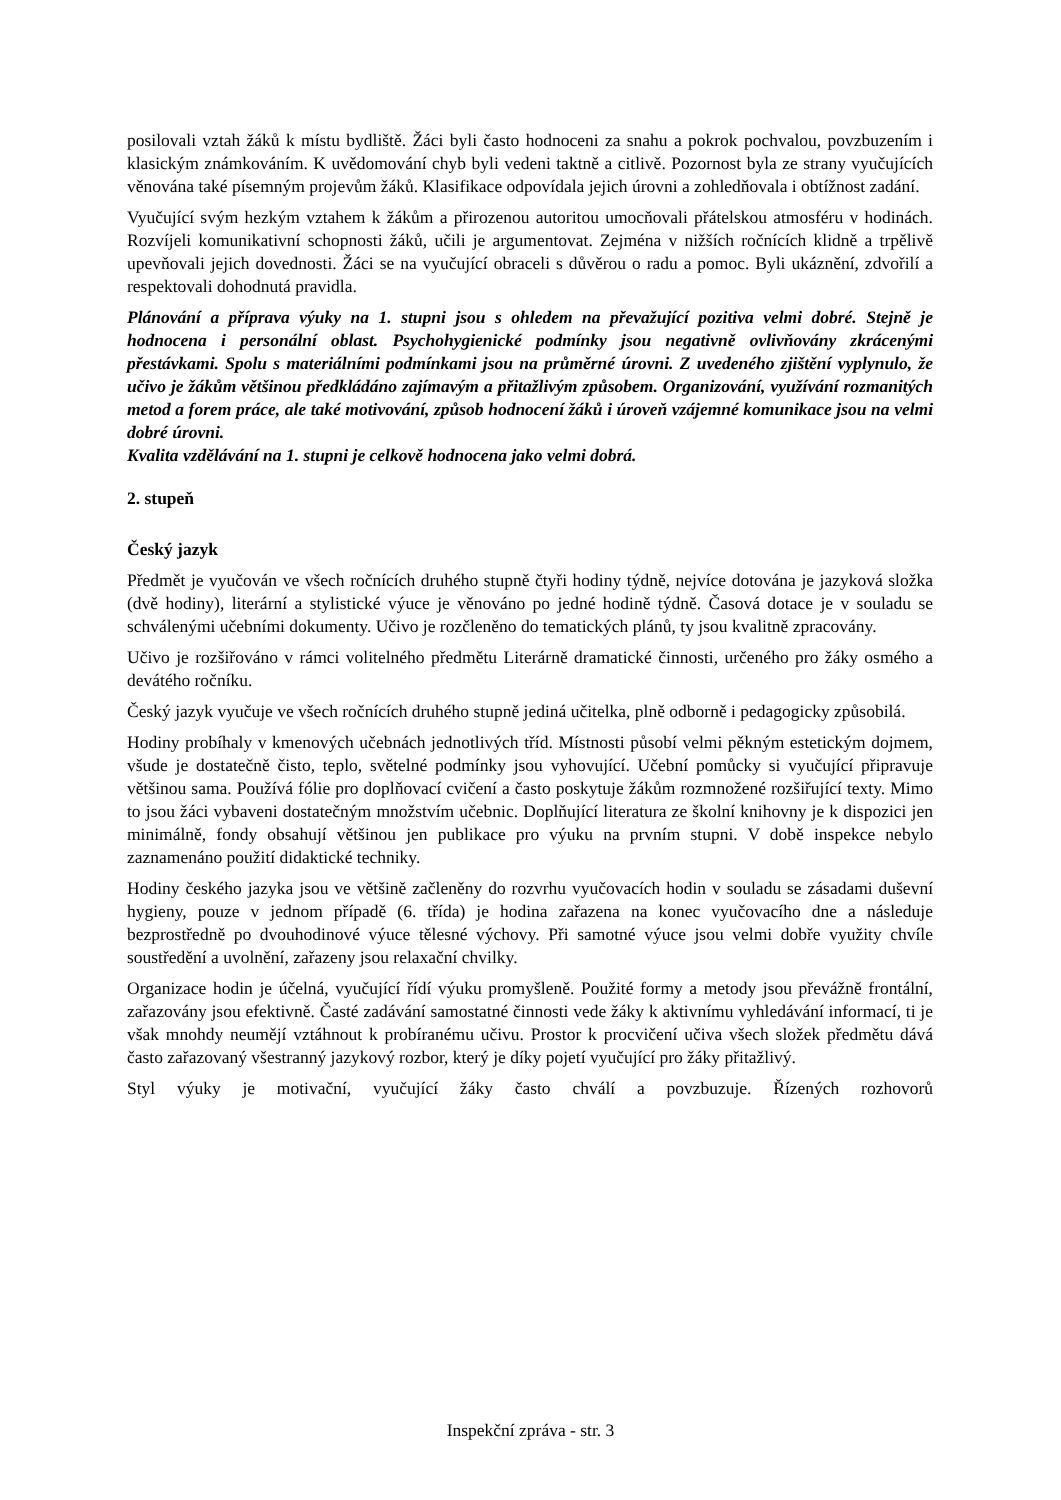posilovali vztah žáků k místu bydliště. Žáci byli často hodnoceni za snahu a pokrok pochvalou, povzbuzením i klasickým známkováním. K uvědomování chyb byli vedeni taktně a citlivě. Pozornost byla ze strany vyučujících věnována také písemným projevům žáků. Klasifikace odpovídala jejich úrovni a zohledňovala i obtížnost zadání.
Vyučující svým hezkým vztahem k žákům a přirozenou autoritou umocňovali přátelskou atmosféru v hodinách. Rozvíjeli komunikativní schopnosti žáků, učili je argumentovat. Zejména v nižších ročnících klidně a trpělivě upevňovali jejich dovednosti. Žáci se na vyučující obraceli s důvěrou o radu a pomoc. Byli ukáznění, zdvořilí a respektovali dohodnutá pravidla.
Plánování a příprava výuky na 1. stupni jsou s ohledem na převažující pozitiva velmi dobré. Stejně je hodnocena i personální oblast. Psychohygienické podmínky jsou negativně ovlivňovány zkrácenými přestávkami. Spolu s materiálními podmínkami jsou na průměrné úrovni. Z uvedeného zjištění vyplynulo, že učivo je žákům většinou předkládáno zajímavým a přitažlivým způsobem. Organizování, využívání rozmanitých metod a forem práce, ale také motivování, způsob hodnocení žáků i úroveň vzájemné komunikace jsou na velmi dobré úrovni.
Kvalita vzdělávání na 1. stupni je celkově hodnocena jako velmi dobrá.
2. stupeň
Český jazyk
Předmět je vyučován ve všech ročnících druhého stupně čtyři hodiny týdně, nejvíce dotována je jazyková složka (dvě hodiny), literární a stylistické výuce je věnováno po jedné hodině týdně. Časová dotace je v souladu se schválenými učebními dokumenty. Učivo je rozčleněno do tematických plánů, ty jsou kvalitně zpracovány.
Učivo je rozšiřováno v rámci volitelného předmětu Literárně dramatické činnosti, určeného pro žáky osmého a devátého ročníku.
Český jazyk vyučuje ve všech ročnících druhého stupně jediná učitelka, plně odborně i pedagogicky způsobilá.
Hodiny probíhaly v kmenových učebnách jednotlivých tříd. Místnosti působí velmi pěkným estetickým dojmem, všude je dostatečně čisto, teplo, světelné podmínky jsou vyhovující. Učební pomůcky si vyučující připravuje většinou sama. Používá fólie pro doplňovací cvičení a často poskytuje žákům rozmnožené rozšiřující texty. Mimo to jsou žáci vybaveni dostatečným množstvím učebnic. Doplňující literatura ze školní knihovny je k dispozici jen minimálně, fondy obsahují většinou jen publikace pro výuku na prvním stupni. V době inspekce nebylo zaznamenáno použití didaktické techniky.
Hodiny českého jazyka jsou ve většině začleněny do rozvrhu vyučovacích hodin v souladu se zásadami duševní hygieny, pouze v jednom případě (6. třída) je hodina zařazena na konec vyučovacího dne a následuje bezprostředně po dvouhodinové výuce tělesné výchovy. Při samotné výuce jsou velmi dobře využity chvíle soustředění a uvolnění, zařazeny jsou relaxační chvilky.
Organizace hodin je účelná, vyučující řídí výuku promyšleně. Použité formy a metody jsou převážně frontální, zařazovány jsou efektivně. Časté zadávání samostatné činnosti vede žáky k aktivnímu vyhledávání informací, ti je však mnohdy neumějí vztáhnout k probíranému učivu. Prostor k procvičení učiva všech složek předmětu dává často zařazovaný všestranný jazykový rozbor, který je díky pojetí vyučující pro žáky přitažlivý.
Styl výuky je motivační, vyučující žáky často chválí a povzbuzuje. Řízených rozhovorů
Inspekční zpráva - str. 3